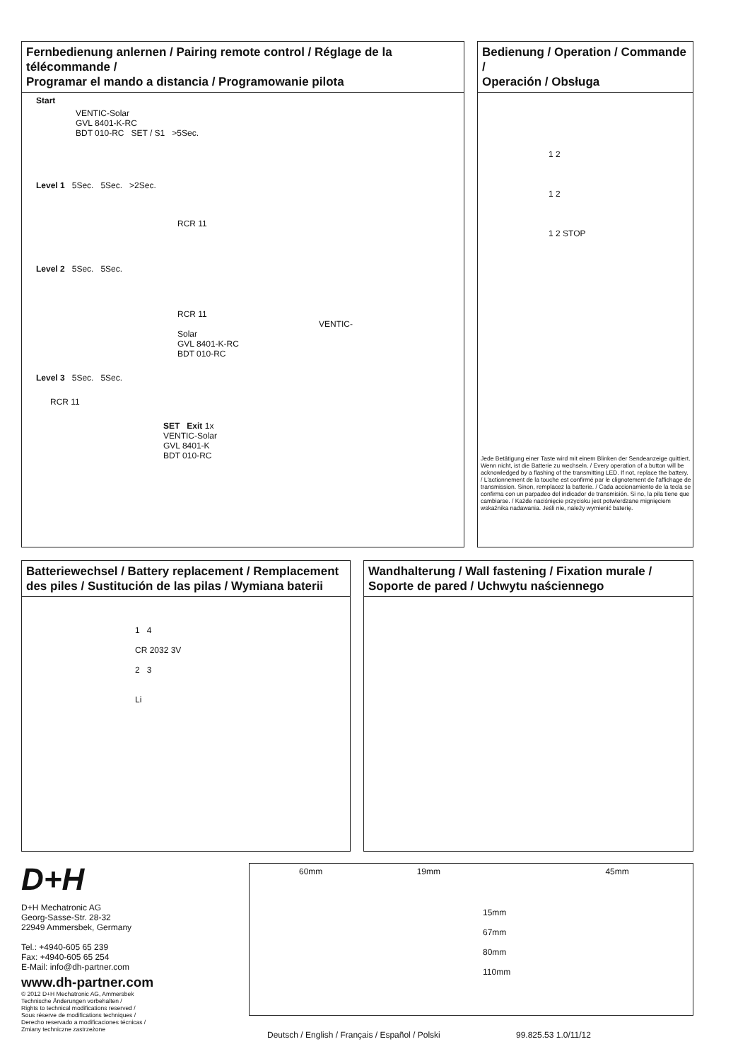Fernbedienung anlernen / Pairing remote control / Réglage de la télécommande /
Programar el mando a distancia / Programowanie pilota
Start
VENTIC-Solar
GVL 8401-K-RC
BDT 010-RC SET / S1 >5Sec.
Level 1 5Sec. 5Sec. >2Sec.
RCR 11
Level 2 5Sec. 5Sec.
RCR 11 VENTIC-Solar
GVL 8401-K-RC
BDT 010-RC
Level 3 5Sec. 5Sec.
RCR 11
SET Exit 1x
VENTIC-Solar
GVL 8401-K
BDT 010-RC
Bedienung / Operation / Commande /
Operación / Obsługa
1 2
1 2
1 2 STOP
Jede Betätigung einer Taste wird mit einem Blinken der Sendeanzeige quittiert. Wenn nicht, ist die Batterie zu wechseln. / Every operation of a button will be acknowledged by a flashing of the transmitting LED. If not, replace the battery. / L'actionnement de la touche est confirmé par le clignotement de l'affichage de transmission. Sinon, remplacez la batterie. / Cada accionamiento de la tecla se confirma con un parpadeo del indicador de transmisión. Si no, la pila tiene que cambiarse. / Każde naciśnięcie przycisku jest potwierdzane mignięciem wskaźnika nadawania. Jeśli nie, należy wymienić baterię.
Batteriewechsel / Battery replacement / Remplacement
des piles / Sustitución de las pilas / Wymiana baterii
1 4
CR 2032 3V
2 3
Li
Wandhalterung / Wall fastening / Fixation murale /
Soporte de pared / Uchwytu naściennego
D+H
D+H Mechatronic AG
Georg-Sasse-Str. 28-32
22949 Ammersbek, Germany
Tel.: +4940-605 65 239
Fax: +4940-605 65 254
E-Mail: info@dh-partner.com
www.dh-partner.com
© 2012 D+H Mechatronic AG, Ammersbek
Technische Änderungen vorbehalten /
Rights to technical modifications reserved /
Sous réserve de modifications techniques /
Derecho reservado a modificaciones técnicas /
Zmiany techniczne zastrzeżone
60mm 19mm 45mm
15mm 67mm 80mm 110mm
Deutsch / English / Français / Español / Polski
99.825.53 1.0/11/12